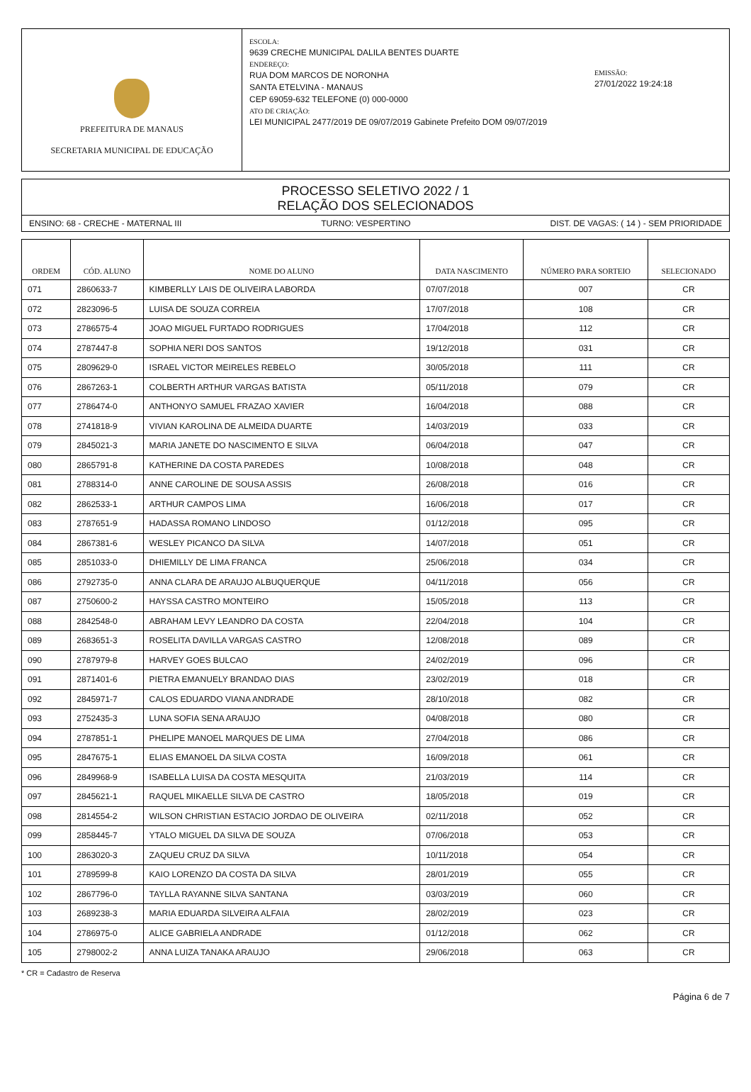PREFEITURA DE MANAUS
SECRETARIA MUNICIPAL DE EDUCAÇÃO
ESCOLA:
9639 CRECHE MUNICIPAL DALILA BENTES DUARTE
ENDEREÇO:
RUA DOM MARCOS DE NORONHA
SANTA ETELVINA - MANAUS
CEP 69059-632 TELEFONE (0) 000-0000
ATO DE CRIAÇÃO:
LEI MUNICIPAL 2477/2019 DE 09/07/2019 Gabinete Prefeito DOM 09/07/2019
EMISSÃO:
27/01/2022 19:24:18
PROCESSO SELETIVO 2022 / 1
RELAÇÃO DOS SELECIONADOS
ENSINO: 68 - CRECHE - MATERNAL III TURNO: VESPERTINO DIST. DE VAGAS: ( 14 ) - SEM PRIORIDADE
| ORDEM | CÓD. ALUNO | NOME DO ALUNO | DATA NASCIMENTO | NÚMERO PARA SORTEIO | SELECIONADO |
| --- | --- | --- | --- | --- | --- |
| 071 | 2860633-7 | KIMBERLLY LAIS DE OLIVEIRA LABORDA | 07/07/2018 | 007 | CR |
| 072 | 2823096-5 | LUISA DE SOUZA CORREIA | 17/07/2018 | 108 | CR |
| 073 | 2786575-4 | JOAO MIGUEL FURTADO RODRIGUES | 17/04/2018 | 112 | CR |
| 074 | 2787447-8 | SOPHIA NERI DOS SANTOS | 19/12/2018 | 031 | CR |
| 075 | 2809629-0 | ISRAEL VICTOR MEIRELES REBELO | 30/05/2018 | 111 | CR |
| 076 | 2867263-1 | COLBERTH ARTHUR VARGAS BATISTA | 05/11/2018 | 079 | CR |
| 077 | 2786474-0 | ANTHONYO SAMUEL FRAZAO XAVIER | 16/04/2018 | 088 | CR |
| 078 | 2741818-9 | VIVIAN KAROLINA DE ALMEIDA DUARTE | 14/03/2019 | 033 | CR |
| 079 | 2845021-3 | MARIA JANETE DO NASCIMENTO E SILVA | 06/04/2018 | 047 | CR |
| 080 | 2865791-8 | KATHERINE DA COSTA PAREDES | 10/08/2018 | 048 | CR |
| 081 | 2788314-0 | ANNE CAROLINE DE SOUSA ASSIS | 26/08/2018 | 016 | CR |
| 082 | 2862533-1 | ARTHUR CAMPOS LIMA | 16/06/2018 | 017 | CR |
| 083 | 2787651-9 | HADASSA ROMANO LINDOSO | 01/12/2018 | 095 | CR |
| 084 | 2867381-6 | WESLEY PICANCO DA SILVA | 14/07/2018 | 051 | CR |
| 085 | 2851033-0 | DHIEMILLY DE LIMA FRANCA | 25/06/2018 | 034 | CR |
| 086 | 2792735-0 | ANNA CLARA DE ARAUJO ALBUQUERQUE | 04/11/2018 | 056 | CR |
| 087 | 2750600-2 | HAYSSA CASTRO MONTEIRO | 15/05/2018 | 113 | CR |
| 088 | 2842548-0 | ABRAHAM LEVY LEANDRO DA COSTA | 22/04/2018 | 104 | CR |
| 089 | 2683651-3 | ROSELITA DAVILLA VARGAS CASTRO | 12/08/2018 | 089 | CR |
| 090 | 2787979-8 | HARVEY GOES BULCAO | 24/02/2019 | 096 | CR |
| 091 | 2871401-6 | PIETRA EMANUELY BRANDAO DIAS | 23/02/2019 | 018 | CR |
| 092 | 2845971-7 | CALOS EDUARDO VIANA ANDRADE | 28/10/2018 | 082 | CR |
| 093 | 2752435-3 | LUNA SOFIA SENA ARAUJO | 04/08/2018 | 080 | CR |
| 094 | 2787851-1 | PHELIPE MANOEL MARQUES DE LIMA | 27/04/2018 | 086 | CR |
| 095 | 2847675-1 | ELIAS EMANOEL DA SILVA COSTA | 16/09/2018 | 061 | CR |
| 096 | 2849968-9 | ISABELLA LUISA DA COSTA MESQUITA | 21/03/2019 | 114 | CR |
| 097 | 2845621-1 | RAQUEL MIKAELLE SILVA DE CASTRO | 18/05/2018 | 019 | CR |
| 098 | 2814554-2 | WILSON CHRISTIAN ESTACIO JORDAO DE OLIVEIRA | 02/11/2018 | 052 | CR |
| 099 | 2858445-7 | YTALO MIGUEL DA SILVA DE SOUZA | 07/06/2018 | 053 | CR |
| 100 | 2863020-3 | ZAQUEU CRUZ DA SILVA | 10/11/2018 | 054 | CR |
| 101 | 2789599-8 | KAIO LORENZO DA COSTA DA SILVA | 28/01/2019 | 055 | CR |
| 102 | 2867796-0 | TAYLLA RAYANNE SILVA SANTANA | 03/03/2019 | 060 | CR |
| 103 | 2689238-3 | MARIA EDUARDA SILVEIRA ALFAIA | 28/02/2019 | 023 | CR |
| 104 | 2786975-0 | ALICE GABRIELA ANDRADE | 01/12/2018 | 062 | CR |
| 105 | 2798002-2 | ANNA LUIZA TANAKA ARAUJO | 29/06/2018 | 063 | CR |
* CR = Cadastro de Reserva
Página 6 de 7